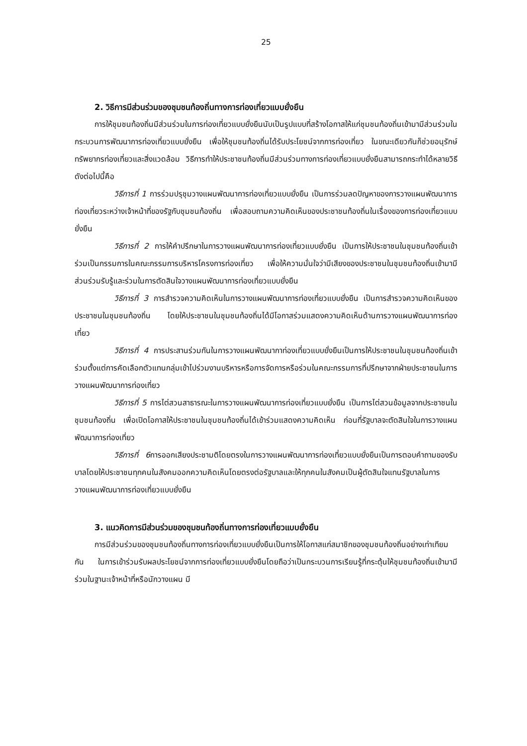25
2. วิธีการมีส่วนร่วมของชุมชนท้องถิ่นทางการท่องเที่ยวแบบยั่งยืน
การให้ชุมชนท้องถิ่นมีส่วนร่วมในการท่องเที่ยวแบบยั่งยืนนับเป็นรูปแบบที่สร้างโอกาสให้แก่ชุมชนท้องถิ่นเข้ามามีส่วนร่วมในกระบวนการพัฒนาการท่องเที่ยวแบบยั่งยืน เพื่อให้ชุมชนท้องถิ่นได้รับประโยชน์จากการท่องเที่ยว ในขณะเดียวกันก็ช่วยอนุรักษ์ทรัพยากรท่องเที่ยวและสิ่งแวดล้อม วิธีการทำให้ประชาชนท้องถิ่นมีส่วนร่วมทางการท่องเที่ยวแบบยั่งยืนสามารถกระทำได้หลายวิธีดังต่อไปนี้คือ
วิธีการที่ 1 การร่วมปรุชุมวางแผนพัฒนาการท่องเที่ยวแบบยั่งยืน เป็นการร่วมลดปัญหาของการวางแผนพัฒนาการท่องเที่ยวระหว่างเจ้าหน้าที่ของรัฐกับชุมชนท้องถิ่น เพื่อสอบถามความคิดเห็นของประชาชนท้องถิ่นในเรื่องของการท่องเที่ยวแบบยั่งยืน
วิธีการที่ 2 การให้คำปรึกษาในการวางแผนพัฒนาการท่องเที่ยวแบบยั่งยืน เป็นการให้ประชาชนในชุมชนท้องถิ่นเข้าร่วมเป็นกรรมการในคณะกรรมการบริหารโครงการท่องเที่ยว เพื่อให้ความมั่นใจว่ามีเสียงของประชาชนในชุมชนท้องถิ่นเข้ามามีส่วนร่วมรับรู้และร่วมในการตัดสินใจวางแผนพัฒนาการท่องเที่ยวแบบยั่งยืน
วิธีการที่ 3 การสำรวจความคิดเห็นในการวางแผนพัฒนาการท่องเที่ยวแบบยั่งยืน เป็นการสำรวจความคิดเห็นของประชาชนในชุมชนท้องถิ่น โดยให้ประชาชนในชุมชนท้องถิ่นได้มีโอกาสร่วมแสดงความคิดเห็นด้านการวางแผนพัฒนาการท่องเที่ยว
วิธีการที่ 4 การประสานร่วมกันในการวางแผนพัฒนากาท่องเที่ยวแบบยั่งยืนเป็นการให้ประชาชนในชุมชนท้องถิ่นเข้าร่วมตั้งแต่การคัดเลือกตัวแทนกลุ่มเข้าไปร่วมงานบริหารหรือการจัดการหรือร่วมในคณะกรรมการที่ปรึกษาจากฝ่ายประชาชนในการวางแผนพัฒนาการท่องเที่ยว
วิธีการที่ 5 การไต่สวนสาธารณะในการวางแผนพัฒนาการท่องเที่ยวแบบยั่งยืน เป็นการไต่สวนข้อมูลจากประชาชนในชุมชนท้องถิ่น เพื่อเปิดโอกาสให้ประชาชนในชุมชนท้องถิ่นได้เข้าร่วมแสดงความคิดเห็น ก่อนที่รัฐบาลจะตัดสินใจในการวางแผนพัฒนาการท่องเที่ยว
วิธีการที่ 6การออกเสียงประชามติโดยตรงในการวางแผนพัฒนาการท่องเที่ยวแบบยั่งยืนเป็นการตอบคำถามของรับบาลโดยให้ประชาชนทุกคนในสังคมออกความคิดเห็นโดยตรงต่อรัฐบาลและให้ทุกคนในสังคมเป็นผู้ตัดสินใจแทนรัฐบาลในการวางแผนพัฒนาการท่องเที่ยวแบบยั่งยืน
3. แนวคิดการมีส่วนร่วมของชุมชนท้องถิ่นทางการท่องเที่ยวแบบยั่งยืน
การมีส่วนร่วมของชุมชนท้องถิ่นทางการท่องเที่ยวแบบยั่งยืนเป็นการให้โอกาสแก่สมาชิกของชุมชนท้องถิ่นอย่างเท่าเทียมกัน ในการเข้าร่วมรับผลประโยชน์จากการท่องเที่ยวแบบยั่งยืนโดยถือว่าเป็นกระบวนการเรียนรู้ที่กระตุ้นให้ชุมชนท้องถิ่นเข้ามามีร่วมในฐานะเจ้าหน้าที่หรือนักวางแผน มี